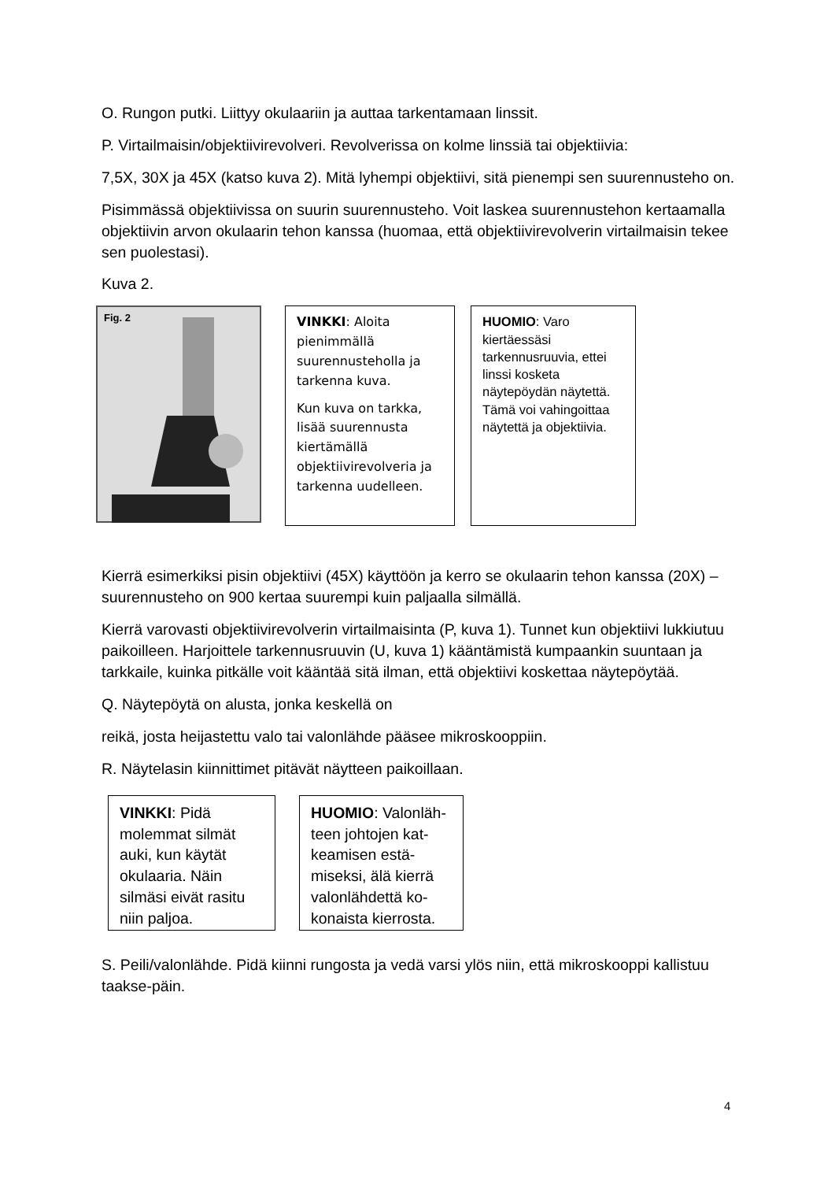O. Rungon putki. Liittyy okulaariin ja auttaa tarkentamaan linssit.
P. Virtailmaisin/objektiivirevolveri. Revolverissa on kolme linssiä tai objektiivia:
7,5X, 30X ja 45X (katso kuva 2). Mitä lyhempi objektiivi, sitä pienempi sen suurennusteho on.
Pisimmässä objektiivissa on suurin suurennusteho. Voit laskea suurennustehon kertaamalla objektiivin arvon okulaarin tehon kanssa (huomaa, että objektiivirevolverin virtailmaisin tekee sen puolestasi).
Kuva 2.
Fig. 2
VINKKI: Aloita pienimmällä suurennusteholla ja tarkenna kuva.
Kun kuva on tarkka, lisää suurennusta kiertämällä objektiivirevolveria ja tarkenna uudelleen.
HUOMIO: Varo kiertäessäsi tarkennusruuvia, ettei linssi kosketa näytepöydän näytettä. Tämä voi vahingoittaa näytettä ja objektiivia.
Kierrä esimerkiksi pisin objektiivi (45X) käyttöön ja kerro se okulaarin tehon kanssa (20X) – suurennusteho on 900 kertaa suurempi kuin paljaalla silmällä.
Kierrä varovasti objektiivirevolverin virtailmaisinta (P, kuva 1). Tunnet kun objektiivi lukkiutuu paikoilleen. Harjoittele tarkennusruuvin (U, kuva 1) kääntämistä kumpaankin suuntaan ja tarkkaile, kuinka pitkälle voit kääntää sitä ilman, että objektiivi koskettaa näytepöytää.
Q. Näytepöytä on alusta, jonka keskellä on
reikä, josta heijastettu valo tai valonlähde pääsee mikroskooppiin.
R. Näytelasin kiinnittimet pitävät näytteen paikoillaan.
VINKKI: Pidä molemmat silmät auki, kun käytät okulaaria. Näin silmäsi eivät rasitu niin paljoa.
HUOMIO: Valonläh­teen johtojen kat­keamisen estä­miseksi, älä kierrä valonlähdettä ko­konaista kierrosta.
S. Peili/valonlähde. Pidä kiinni rungosta ja vedä varsi ylös niin, että mikroskooppi kallistuu taakse-päin.
4